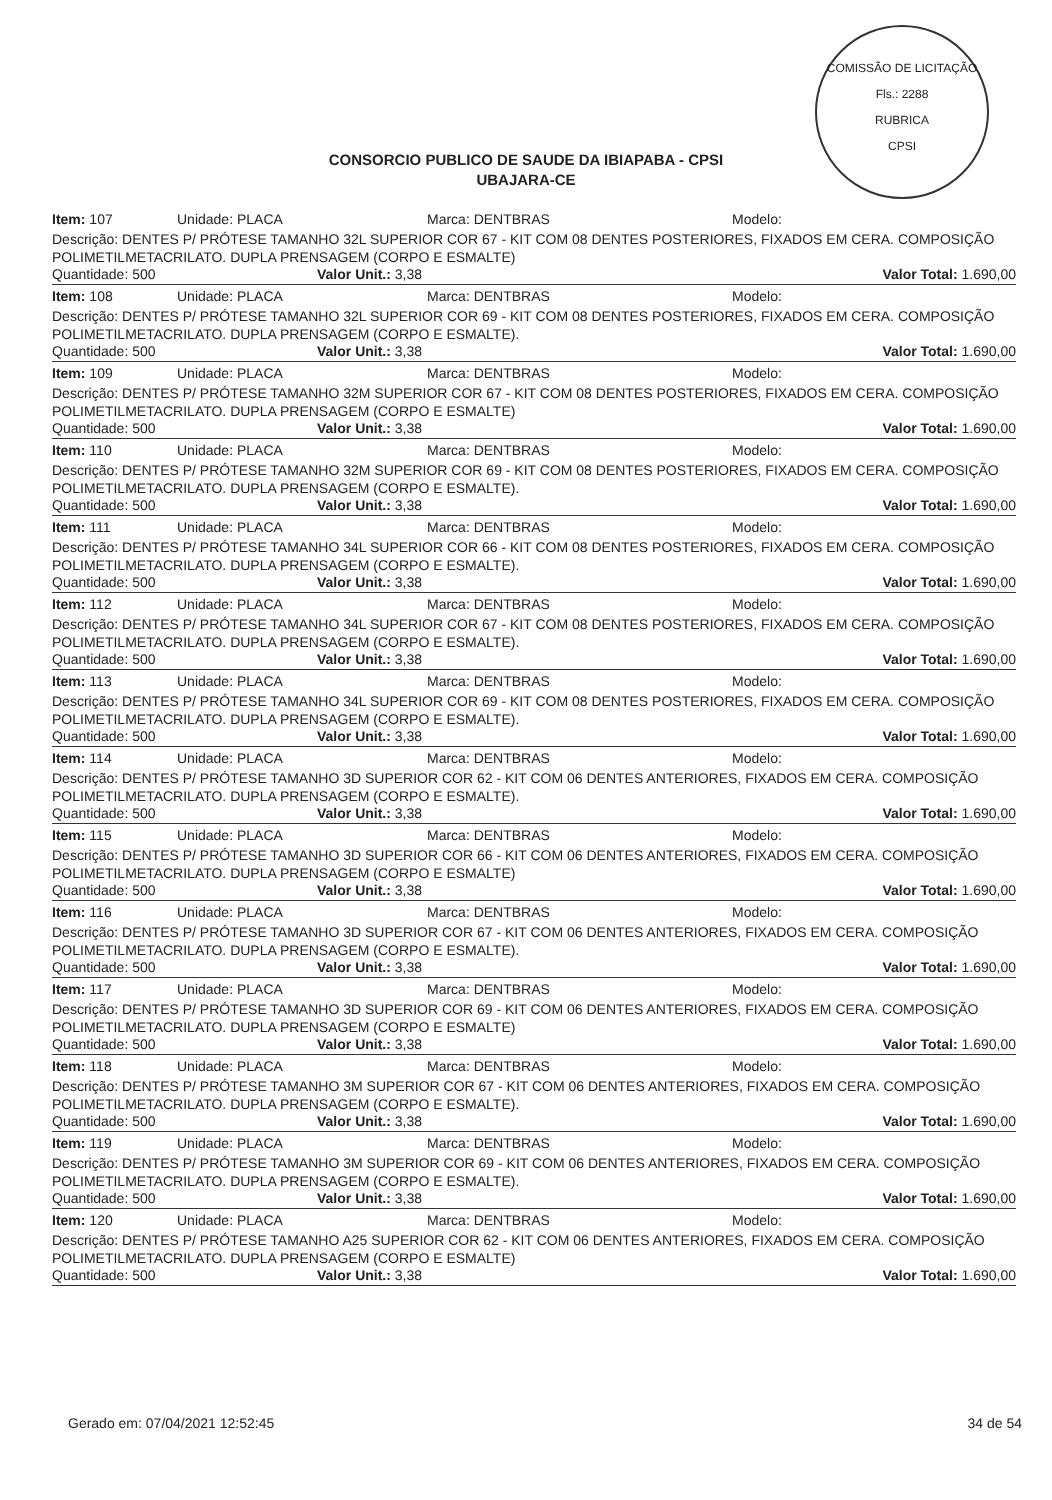COMISSÃO DE LICITAÇÃO
Fls.: 2288
RUBRICA
CPSI
CONSORCIO PUBLICO DE SAUDE DA IBIAPABA - CPSI
UBAJARA-CE
Item: 107 Unidade: PLACA Marca: DENTBRAS Modelo:
Descrição: DENTES P/ PRÓTESE TAMANHO 32L SUPERIOR COR 67 - KIT COM 08 DENTES POSTERIORES, FIXADOS EM CERA. COMPOSIÇÃO POLIMETILMETACRILATO. DUPLA PRENSAGEM (CORPO E ESMALTE)
Quantidade: 500 Valor Unit.: 3,38 Valor Total: 1.690,00
Item: 108 Unidade: PLACA Marca: DENTBRAS Modelo:
Descrição: DENTES P/ PRÓTESE TAMANHO 32L SUPERIOR COR 69 - KIT COM 08 DENTES POSTERIORES, FIXADOS EM CERA. COMPOSIÇÃO POLIMETILMETACRILATO. DUPLA PRENSAGEM (CORPO E ESMALTE).
Quantidade: 500 Valor Unit.: 3,38 Valor Total: 1.690,00
Item: 109 Unidade: PLACA Marca: DENTBRAS Modelo:
Descrição: DENTES P/ PRÓTESE TAMANHO 32M SUPERIOR COR 67 - KIT COM 08 DENTES POSTERIORES, FIXADOS EM CERA. COMPOSIÇÃO POLIMETILMETACRILATO. DUPLA PRENSAGEM (CORPO E ESMALTE)
Quantidade: 500 Valor Unit.: 3,38 Valor Total: 1.690,00
Item: 110 Unidade: PLACA Marca: DENTBRAS Modelo:
Descrição: DENTES P/ PRÓTESE TAMANHO 32M SUPERIOR COR 69 - KIT COM 08 DENTES POSTERIORES, FIXADOS EM CERA. COMPOSIÇÃO POLIMETILMETACRILATO. DUPLA PRENSAGEM (CORPO E ESMALTE).
Quantidade: 500 Valor Unit.: 3,38 Valor Total: 1.690,00
Item: 111 Unidade: PLACA Marca: DENTBRAS Modelo:
Descrição: DENTES P/ PRÓTESE TAMANHO 34L SUPERIOR COR 66 - KIT COM 08 DENTES POSTERIORES, FIXADOS EM CERA. COMPOSIÇÃO POLIMETILMETACRILATO. DUPLA PRENSAGEM (CORPO E ESMALTE).
Quantidade: 500 Valor Unit.: 3,38 Valor Total: 1.690,00
Item: 112 Unidade: PLACA Marca: DENTBRAS Modelo:
Descrição: DENTES P/ PRÓTESE TAMANHO 34L SUPERIOR COR 67 - KIT COM 08 DENTES POSTERIORES, FIXADOS EM CERA. COMPOSIÇÃO POLIMETILMETACRILATO. DUPLA PRENSAGEM (CORPO E ESMALTE).
Quantidade: 500 Valor Unit.: 3,38 Valor Total: 1.690,00
Item: 113 Unidade: PLACA Marca: DENTBRAS Modelo:
Descrição: DENTES P/ PRÓTESE TAMANHO 34L SUPERIOR COR 69 - KIT COM 08 DENTES POSTERIORES, FIXADOS EM CERA. COMPOSIÇÃO POLIMETILMETACRILATO. DUPLA PRENSAGEM (CORPO E ESMALTE).
Quantidade: 500 Valor Unit.: 3,38 Valor Total: 1.690,00
Item: 114 Unidade: PLACA Marca: DENTBRAS Modelo:
Descrição: DENTES P/ PRÓTESE TAMANHO 3D SUPERIOR COR 62 - KIT COM 06 DENTES ANTERIORES, FIXADOS EM CERA. COMPOSIÇÃO POLIMETILMETACRILATO. DUPLA PRENSAGEM (CORPO E ESMALTE).
Quantidade: 500 Valor Unit.: 3,38 Valor Total: 1.690,00
Item: 115 Unidade: PLACA Marca: DENTBRAS Modelo:
Descrição: DENTES P/ PRÓTESE TAMANHO 3D SUPERIOR COR 66 - KIT COM 06 DENTES ANTERIORES, FIXADOS EM CERA. COMPOSIÇÃO POLIMETILMETACRILATO. DUPLA PRENSAGEM (CORPO E ESMALTE)
Quantidade: 500 Valor Unit.: 3,38 Valor Total: 1.690,00
Item: 116 Unidade: PLACA Marca: DENTBRAS Modelo:
Descrição: DENTES P/ PRÓTESE TAMANHO 3D SUPERIOR COR 67 - KIT COM 06 DENTES ANTERIORES, FIXADOS EM CERA. COMPOSIÇÃO POLIMETILMETACRILATO. DUPLA PRENSAGEM (CORPO E ESMALTE).
Quantidade: 500 Valor Unit.: 3,38 Valor Total: 1.690,00
Item: 117 Unidade: PLACA Marca: DENTBRAS Modelo:
Descrição: DENTES P/ PRÓTESE TAMANHO 3D SUPERIOR COR 69 - KIT COM 06 DENTES ANTERIORES, FIXADOS EM CERA. COMPOSIÇÃO POLIMETILMETACRILATO. DUPLA PRENSAGEM (CORPO E ESMALTE)
Quantidade: 500 Valor Unit.: 3,38 Valor Total: 1.690,00
Item: 118 Unidade: PLACA Marca: DENTBRAS Modelo:
Descrição: DENTES P/ PRÓTESE TAMANHO 3M SUPERIOR COR 67 - KIT COM 06 DENTES ANTERIORES, FIXADOS EM CERA. COMPOSIÇÃO POLIMETILMETACRILATO. DUPLA PRENSAGEM (CORPO E ESMALTE).
Quantidade: 500 Valor Unit.: 3,38 Valor Total: 1.690,00
Item: 119 Unidade: PLACA Marca: DENTBRAS Modelo:
Descrição: DENTES P/ PRÓTESE TAMANHO 3M SUPERIOR COR 69 - KIT COM 06 DENTES ANTERIORES, FIXADOS EM CERA. COMPOSIÇÃO POLIMETILMETACRILATO. DUPLA PRENSAGEM (CORPO E ESMALTE).
Quantidade: 500 Valor Unit.: 3,38 Valor Total: 1.690,00
Item: 120 Unidade: PLACA Marca: DENTBRAS Modelo:
Descrição: DENTES P/ PRÓTESE TAMANHO A25 SUPERIOR COR 62 - KIT COM 06 DENTES ANTERIORES, FIXADOS EM CERA. COMPOSIÇÃO POLIMETILMETACRILATO. DUPLA PRENSAGEM (CORPO E ESMALTE)
Quantidade: 500 Valor Unit.: 3,38 Valor Total: 1.690,00
Gerado em: 07/04/2021 12:52:45 34 de 54